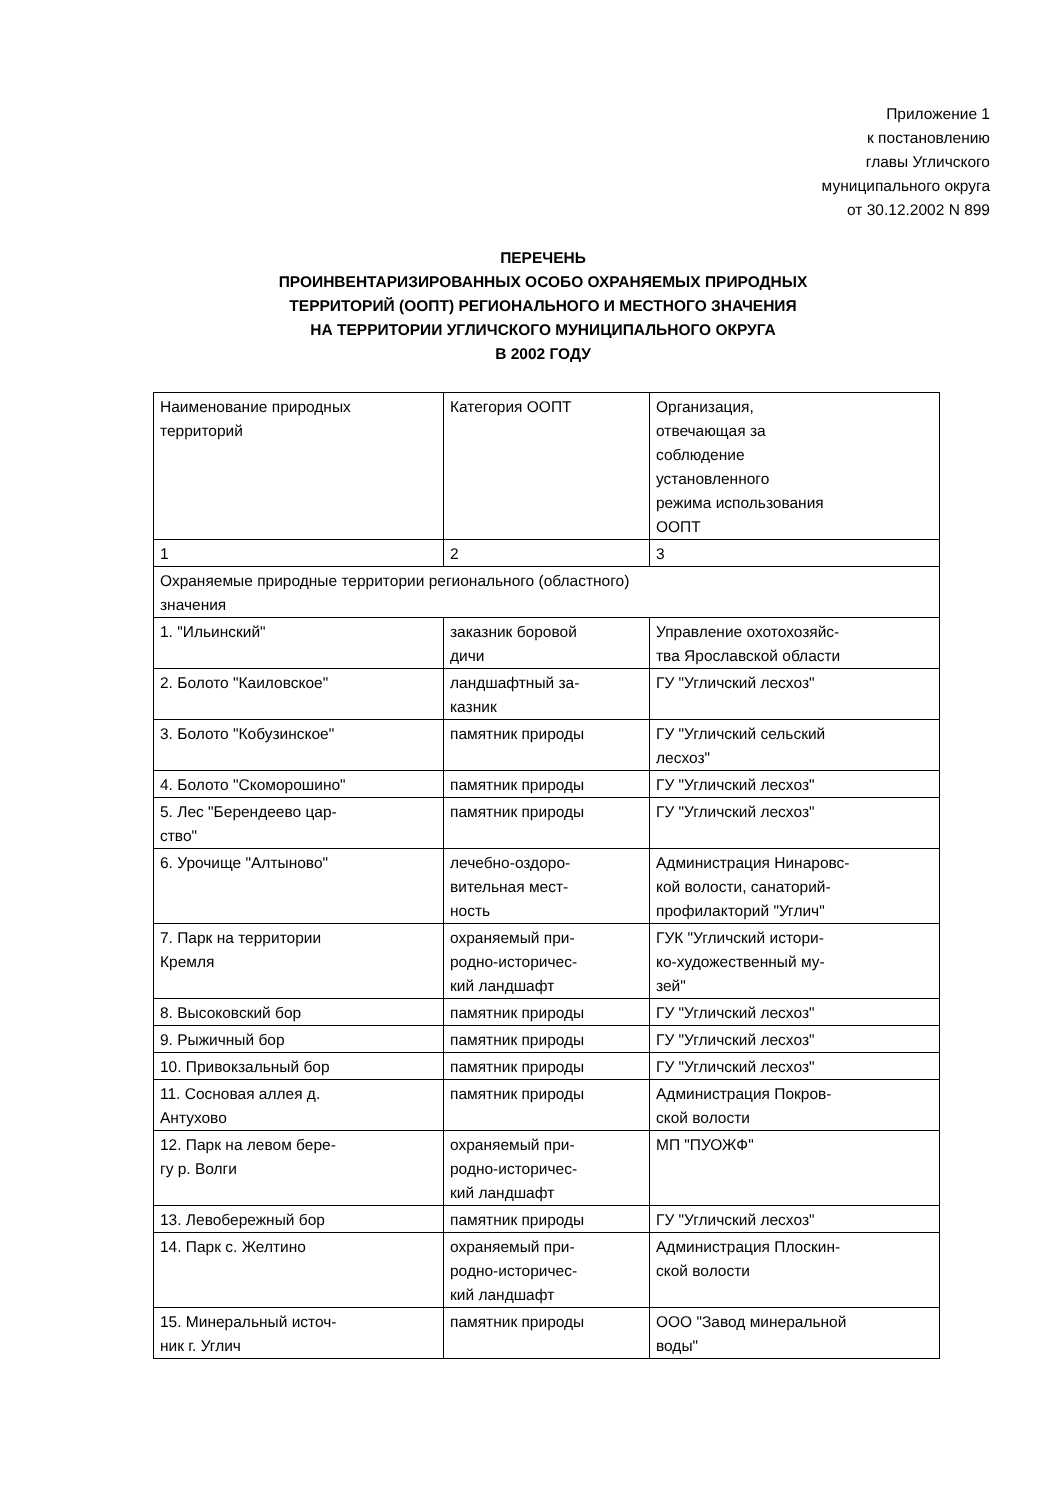Приложение 1
к постановлению
главы Угличского
муниципального округа
от 30.12.2002 N 899
ПЕРЕЧЕНЬ
ПРОИНВЕНТАРИЗИРОВАННЫХ ОСОБО ОХРАНЯЕМЫХ ПРИРОДНЫХ
ТЕРРИТОРИЙ (ООПТ) РЕГИОНАЛЬНОГО И МЕСТНОГО ЗНАЧЕНИЯ
НА ТЕРРИТОРИИ УГЛИЧСКОГО МУНИЦИПАЛЬНОГО ОКРУГА
В 2002 ГОДУ
| Наименование природных территорий | Категория ООПТ | Организация, отвечающая за соблюдение установленного режима использования ООПТ |
| 1 | 2 | 3 |
| Охраняемые природные территории регионального (областного) значения | | |
| 1. "Ильинский" | заказник боровой дичи | Управление охотохозяйс- тва Ярославской области |
| 2. Болото "Каиловское" | ландшафтный за- казник | ГУ "Угличский лесхоз" |
| 3. Болото "Кобузинское" | памятник природы | ГУ "Угличский сельский лесхоз" |
| 4. Болото "Скоморошино" | памятник природы | ГУ "Угличский лесхоз" |
| 5. Лес "Берендеево цар- ство" | памятник природы | ГУ "Угличский лесхоз" |
| 6. Урочище "Алтыново" | лечебно-оздоро- вительная мест- ность | Администрация Нинаровс- кой волости, санаторий- профилакторий "Углич" |
| 7. Парк на территории Кремля | охраняемый при- родно-историчес- кий ландшафт | ГУК "Угличский истори- ко-художественный му- зей" |
| 8. Высоковский бор | памятник природы | ГУ "Угличский лесхоз" |
| 9. Рыжичный бор | памятник природы | ГУ "Угличский лесхоз" |
| 10. Привокзальный бор | памятник природы | ГУ "Угличский лесхоз" |
| 11. Сосновая аллея д. Антухово | памятник природы | Администрация Покров- ской волости |
| 12. Парк на левом бере- гу р. Волги | охраняемый при- родно-историчес- кий ландшафт | МП "ПУОЖФ" |
| 13. Левобережный бор | памятник природы | ГУ "Угличский лесхоз" |
| 14. Парк с. Желтино | охраняемый при- родно-историчес- кий ландшафт | Администрация Плоскин- ской волости |
| 15. Минеральный источ- ник г. Углич | памятник природы | ООО "Завод минеральной воды" |